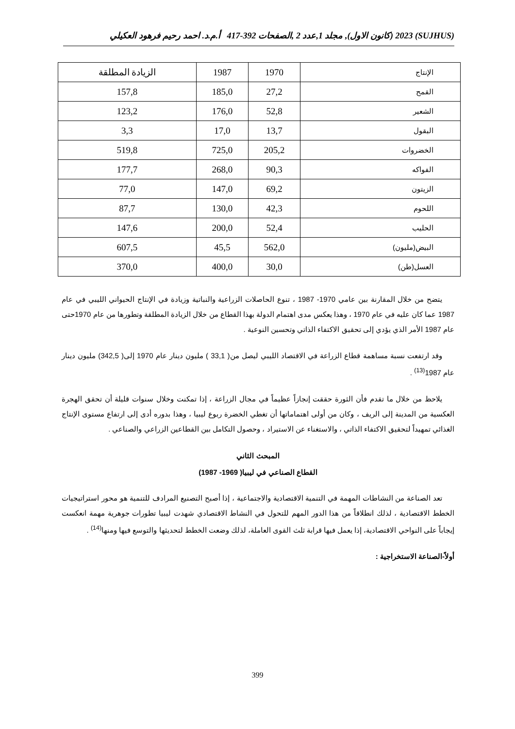(SUJHUS) 2023 (كانون الاول), مجلد 1,عدد 2 ,الصفحات 392-417 أ.م.د. احمد رحيم فرهود العكيلي
| الإنتاج | 1970 | 1987 | الزيادة المطلقة |
| --- | --- | --- | --- |
| القمح | 27,2 | 185,0 | 157,8 |
| الشعير | 52,8 | 176,0 | 123,2 |
| البقول | 13,7 | 17,0 | 3,3 |
| الخضروات | 205,2 | 725,0 | 519,8 |
| الفواكه | 90,3 | 268,0 | 177,7 |
| الزيتون | 69,2 | 147,0 | 77,0 |
| اللحوم | 42,3 | 130,0 | 87,7 |
| الحليب | 52,4 | 200,0 | 147,6 |
| البيض(مليون) | 562,0 | 45,5 | 607,5 |
| العسل(طن) | 30,0 | 400,0 | 370,0 |
يتضح من خلال المقارنة بين عامي 1970- 1987 ، تنوع الحاصلات الزراعية والنباتية وزيادة في الإنتاج الحيواني الليبي في عام 1987 عما كان عليه في عام 1970 ، وهذا يعكس مدى اهتمام الدولة بهذا القطاع من خلال الزيادة المطلقة وتطورها من عام 1970حتى عام 1987 الأمر الذي يؤدي إلى تحقيق الاكتفاء الذاتي وتحسين النوعية .
وقد ارتفعت نسبة مساهمة قطاع الزراعة في الاقتصاد الليبي ليصل من( 33,1 ) مليون دينار عام 1970 إلى( 342,5) مليون دينار عام 1987<sup>(13)</sup> .
يلاحظ من خلال ما تقدم فأن الثورة حققت إنجازاً عظيماً في مجال الزراعة ، إذا تمكنت وخلال سنوات قليلة أن تحقق الهجرة العكسية من المدينة إلى الريف ، وكان من أولى اهتماماتها أن تغطي الخضرة ربوع ليبيا ، وهذا بدوره أدى إلى ارتفاع مستوى الإنتاج الغذائي تمهيداً لتحقيق الاكتفاء الذاتي ، والاستغناء عن الاستيراد ، وحصول التكامل بين القطاعين الزراعي والصناعي .
المبحث الثاني
القطاع الصناعي في ليبيا( 1969- 1987)
تعد الصناعة من النشاطات المهمة في التنمية الاقتصادية والاجتماعية ، إذا أصبح التصنيع المرادف للتنمية هو محور استراتيجيات الخطط الاقتصادية ، لذلك انطلاقاً من هذا الدور المهم للتحول في النشاط الاقتصادي شهدت ليبيا تطورات جوهرية مهمة انعكست إيجاباً على النواحي الاقتصادية، إذا يعمل فيها قرابة ثلث القوى العاملة، لذلك وضعت الخطط لتحديثها والتوسع فيها ومنها<sup>(14)</sup> .
أولاً-الصناعة الاستخراجية :
399